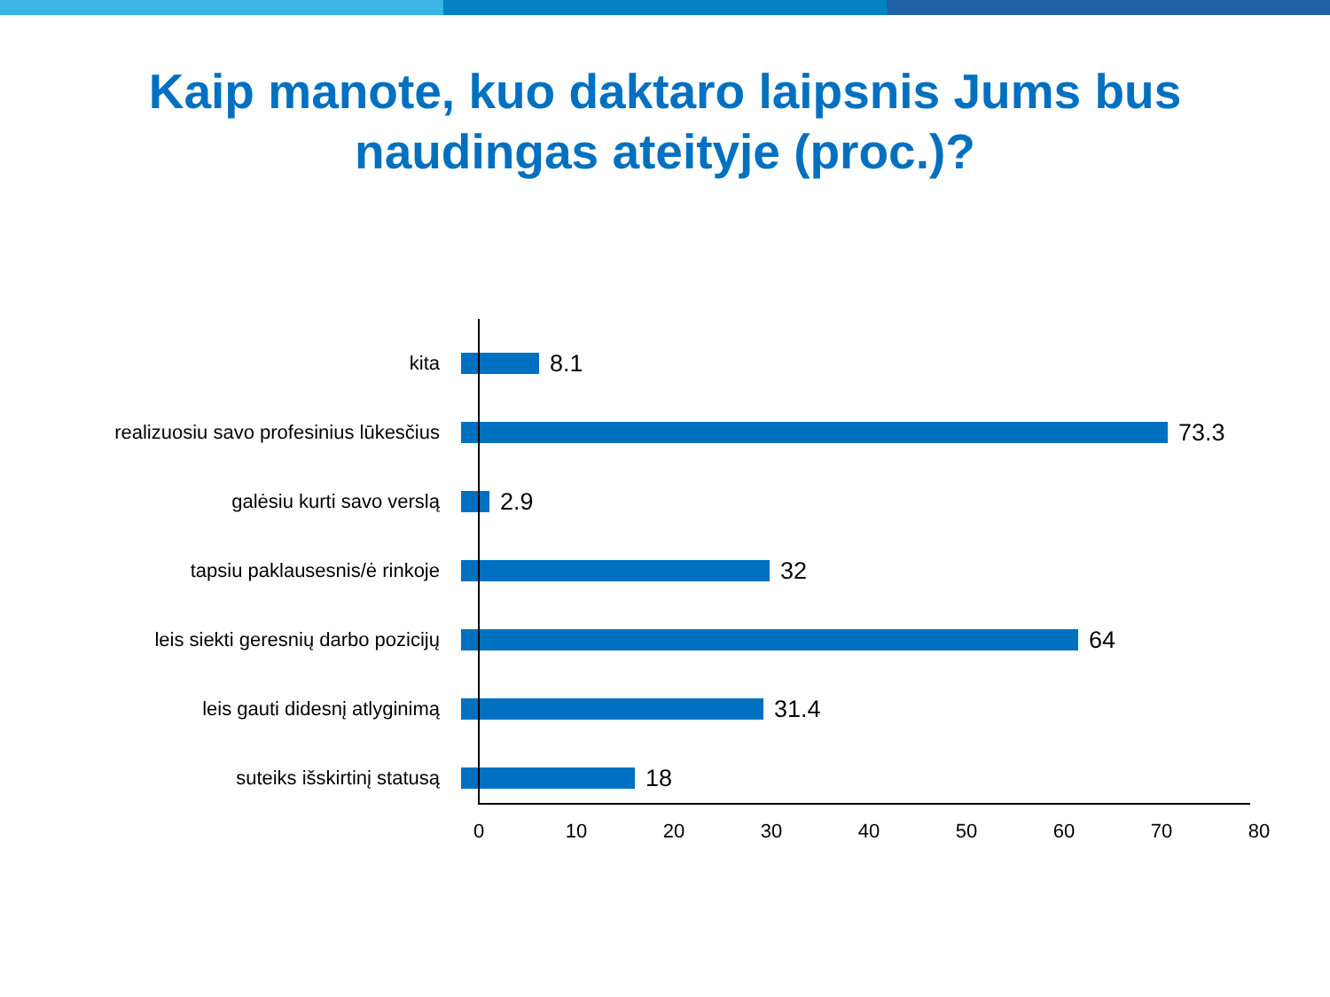Kaip manote, kuo daktaro laipsnis Jums bus
naudingas ateityje (proc.)?
kita
8.1
realizuosiu savo profesinius lūkesčius
73.3
galėsiu kurti savo verslą
2.9
tapsiu paklausesnis/ė rinkoje
32
leis siekti geresnių darbo pozicijų
64
leis gauti didesnį atlyginimą
31.4
suteiks išskirtinį statusą
18
0 10 20 30 40 50 60 70 80